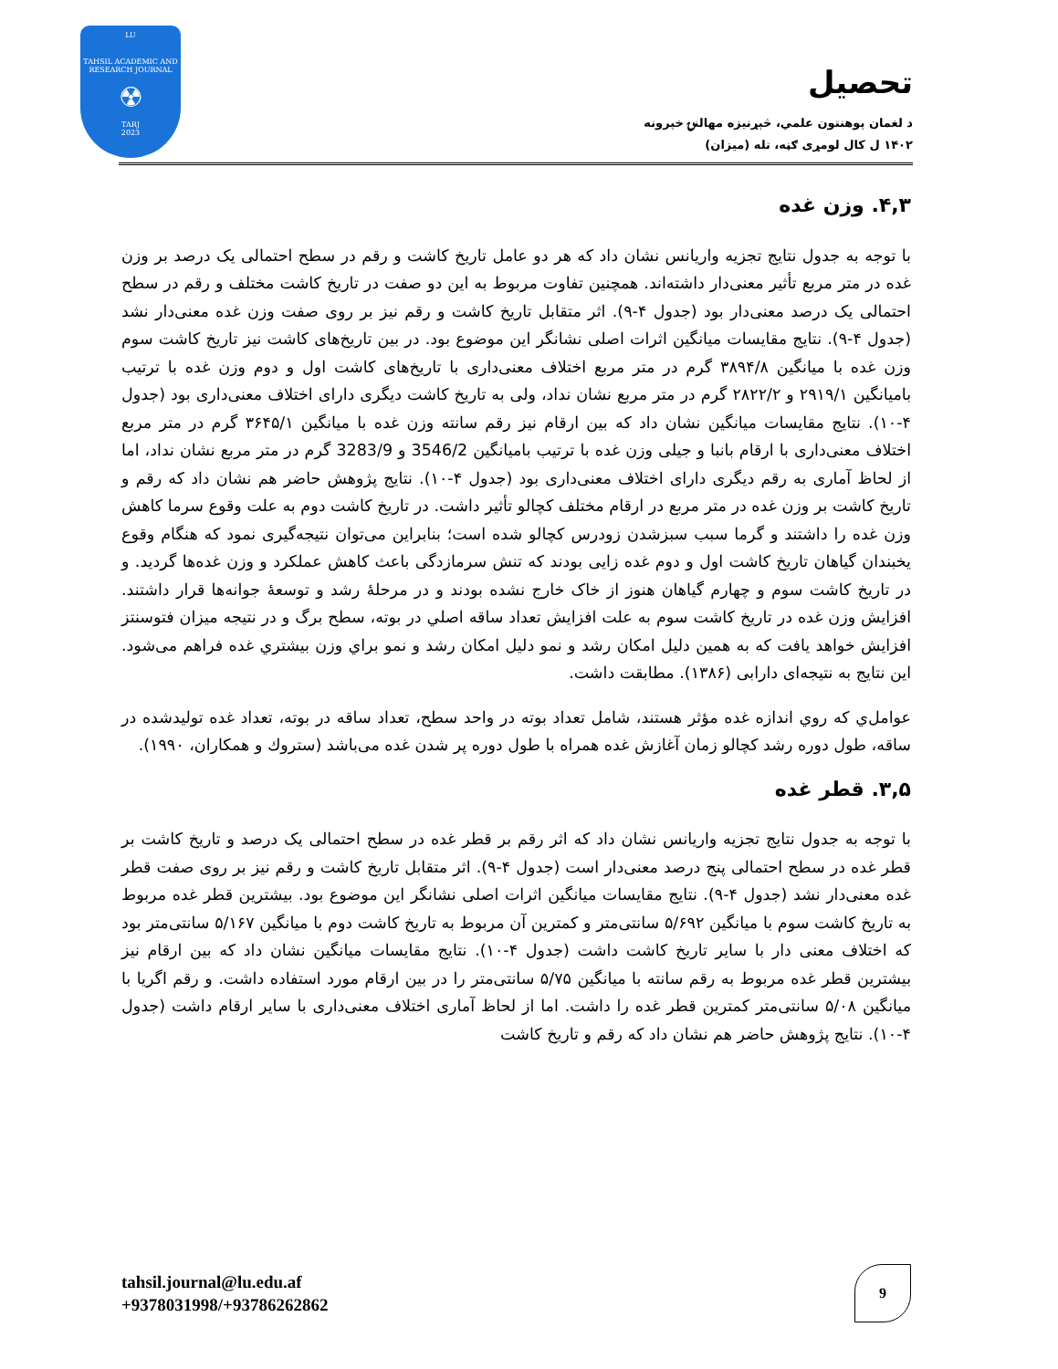LU
TAHSIL ACADEMIC AND RESEARCH JOURNAL
☢
TARJ
2023
تحصیل
د لغمان پوهنتون علمي، څېړنیزه مهالنۍ خپرونه
۱۴۰۲ ل کال لومړی ګڼه، تله (میزان)
۴,۳. وزن غده
با توجه به جدول نتایج تجزیه واریانس نشان داد که هر دو عامل تاریخ کاشت و رقم در سطح احتمالی یک درصد بر وزن غده در متر مربع تأثیر معنی‌دار داشته‌اند. همچنین تفاوت مربوط به این دو صفت در تاریخ کاشت مختلف و رقم در سطح احتمالی یک درصد معنی‌دار بود (جدول ۴-۹). اثر متقابل تاریخ کاشت و رقم نیز بر روی صفت وزن غده معنی‌دار نشد (جدول ۴-۹). نتایج مقایسات میانگین اثرات اصلی نشانگر این موضوع بود. در بین تاریخ‌های کاشت نیز تاریخ کاشت سوم وزن غده با میانگین ۳۸۹۴/۸ گرم در متر مربع اختلاف معنی‌داری با تاریخ‌های کاشت اول و دوم وزن غده با ترتیب بامیانگین ۲۹۱۹/۱ و ۲۸۲۲/۲ گرم در متر مربع نشان نداد، ولی به تاریخ کاشت دیگری دارای اختلاف معنی‌داری بود (جدول ۴-۱۰). نتایج مقایسات میانگین نشان داد که بین ارقام نیز رقم سانته وزن غده با میانگین ۳۶۴۵/۱ گرم در متر مربع اختلاف معنی‌داری با ارقام بانبا و جیلی وزن غده با ترتیب بامیانگین 3546/2 و 3283/9 گرم در متر مربع نشان نداد، اما از لحاظ آماری به رقم دیگری دارای اختلاف معنی‌داری بود (جدول ۴-۱۰). نتایج پژوهش حاضر هم نشان داد که رقم و تاریخ کاشت بر وزن غده در متر مربع در ارقام مختلف کچالو تأثیر داشت. در تاریخ کاشت دوم به علت وقوع سرما کاهش وزن غده را داشتند و گرما سبب سبزشدن زودرس کچالو شده است؛ بنابراین می‌توان نتیجه‌گیری نمود که هنگام وقوع یخبندان گیاهان تاریخ کاشت اول و دوم غده زایی بودند که تنش سرمازدگی باعث کاهش عملکرد و وزن غده‌ها گردید. و در تاریخ کاشت سوم و چهارم گیاهان هنوز از خاک خارج نشده بودند و در مرحلهٔ رشد و توسعهٔ جوانه‌ها قرار داشتند. افزایش وزن غده در تاریخ کاشت سوم به علت افزایش تعداد ساقه اصلي در بوته، سطح برگ و در نتیجه میزان فتوسنتز افزایش خواهد یافت که به همین دلیل امکان رشد و نمو دلیل امکان رشد و نمو براي وزن بیشتري غده فراهم می‌شود. این نتایج به نتیجه‌ای دارابی (۱۳۸۶). مطابقت داشت.
عوامل‌ي که روي اندازه غده مؤثر هستند، شامل تعداد بوته در واحد سطح، تعداد ساقه در بوته، تعداد غده تولیدشده در ساقه، طول دوره رشد کچالو زمان آغازش غده همراه با طول دوره پر شدن غده می‌باشد (ستروك و همکاران، ۱۹۹۰).
۳,۵. قطر غده
با توجه به جدول نتایج تجزیه واریانس نشان داد که اثر رقم بر قطر غده در سطح احتمالی یک درصد و تاریخ کاشت بر قطر غده در سطح احتمالی پنج درصد معنی‌دار است (جدول ۴-۹). اثر متقابل تاریخ کاشت و رقم نیز بر روی صفت قطر غده معنی‌دار نشد (جدول ۴-۹). نتایج مقایسات میانگین اثرات اصلی نشانگر این موضوع بود. بیشترین قطر غده مربوط به تاریخ کاشت سوم با میانگین ۵/۶۹۲ سانتی‌متر و کمترین آن مربوط به تاریخ کاشت دوم با میانگین ۵/۱۶۷ سانتی‌متر بود که اختلاف معنی دار با سایر تاریخ کاشت داشت (جدول ۴-۱۰). نتایج مقایسات میانگین نشان داد که بین ارقام نیز بیشترین قطر غده مربوط به رقم سانته با میانگین ۵/۷۵ سانتی‌متر را در بین ارقام مورد استفاده داشت. و رقم اگریا با میانگین ۵/۰۸ سانتی‌متر کمترین قطر غده را داشت. اما از لحاظ آماری اختلاف معنی‌داری با سایر ارقام داشت (جدول ۴-۱۰). نتایج پژوهش حاضر هم نشان داد که رقم و تاریخ کاشت
tahsil.journal@lu.edu.af
+9378031998/+93786262862
9